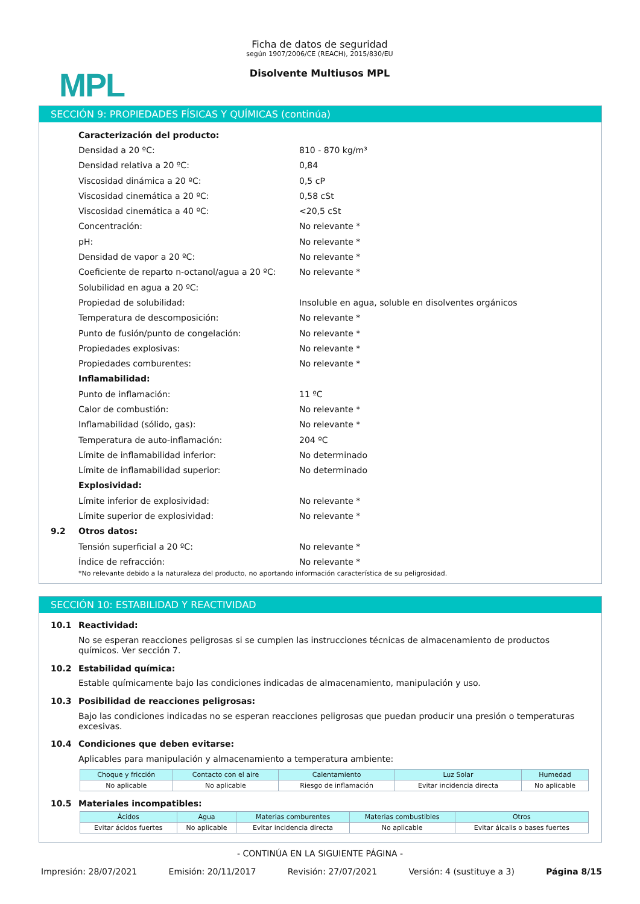MPL
Ficha de datos de seguridad
según 1907/2006/CE (REACH), 2015/830/EU
Disolvente Multiusos MPL
SECCIÓN 9: PROPIEDADES FÍSICAS Y QUÍMICAS (continúa)
Caracterización del producto:
Densidad a 20 ºC: 810 - 870 kg/m³
Densidad relativa a 20 ºC: 0,84
Viscosidad dinámica a 20 ºC: 0,5 cP
Viscosidad cinemática a 20 ºC: 0,58 cSt
Viscosidad cinemática a 40 ºC: <20,5 cSt
Concentración: No relevante *
pH: No relevante *
Densidad de vapor a 20 ºC: No relevante *
Coeficiente de reparto n-octanol/agua a 20 ºC: No relevante *
Solubilidad en agua a 20 ºC:
Propiedad de solubilidad: Insoluble en agua, soluble en disolventes orgánicos
Temperatura de descomposición: No relevante *
Punto de fusión/punto de congelación: No relevante *
Propiedades explosivas: No relevante *
Propiedades comburentes: No relevante *
Inflamabilidad:
Punto de inflamación: 11 ºC
Calor de combustión: No relevante *
Inflamabilidad (sólido, gas): No relevante *
Temperatura de auto-inflamación: 204 ºC
Límite de inflamabilidad inferior: No determinado
Límite de inflamabilidad superior: No determinado
Explosividad:
Límite inferior de explosividad: No relevante *
Límite superior de explosividad: No relevante *
9.2 Otros datos:
Tensión superficial a 20 ºC: No relevante *
Índice de refracción: No relevante *
*No relevante debido a la naturaleza del producto, no aportando información característica de su peligrosidad.
SECCIÓN 10: ESTABILIDAD Y REACTIVIDAD
10.1 Reactividad:
No se esperan reacciones peligrosas si se cumplen las instrucciones técnicas de almacenamiento de productos químicos. Ver sección 7.
10.2 Estabilidad química:
Estable químicamente bajo las condiciones indicadas de almacenamiento, manipulación y uso.
10.3 Posibilidad de reacciones peligrosas:
Bajo las condiciones indicadas no se esperan reacciones peligrosas que puedan producir una presión o temperaturas excesivas.
10.4 Condiciones que deben evitarse:
Aplicables para manipulación y almacenamiento a temperatura ambiente:
| Choque y fricción | Contacto con el aire | Calentamiento | Luz Solar | Humedad |
| --- | --- | --- | --- | --- |
| No aplicable | No aplicable | Riesgo de inflamación | Evitar incidencia directa | No aplicable |
10.5 Materiales incompatibles:
| Ácidos | Agua | Materias comburentes | Materias combustibles | Otros |
| --- | --- | --- | --- | --- |
| Evitar ácidos fuertes | No aplicable | Evitar incidencia directa | No aplicable | Evitar álcalis o bases fuertes |
- CONTINÚA EN LA SIGUIENTE PÁGINA -
Impresión: 28/07/2021 Emisión: 20/11/2017 Revisión: 27/07/2021 Versión: 4 (sustituye a 3) Página 8/15